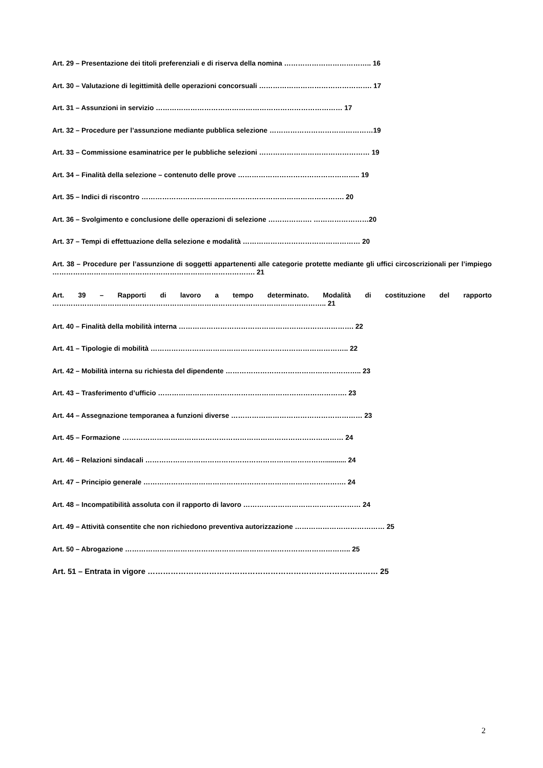Art. 29 – Presentazione dei titoli preferenziali e di riserva della nomina ……………………………….. 16
Art. 30 – Valutazione di legittimità delle operazioni concorsuali …………………………………………. 17
Art. 31 – Assunzioni in servizio ……………………………………………………………………… 17
Art. 32 – Procedure per l’assunzione mediante pubblica selezione ………………………………………19
Art. 33 – Commissione esaminatrice per le pubbliche selezioni ………………………………………… 19
Art. 34 – Finalità della selezione – contenuto delle prove …………………………………………….. 19
Art. 35 – Indici di riscontro ……………………………………………………………………………. 20
Art. 36 – Svolgimento e conclusione delle operazioni di selezione ………………. ……………………20
Art. 37 – Tempi di effettuazione della selezione e modalità …………………………………………… 20
Art. 38 – Procedure per l’assunzione di soggetti appartenenti alle categorie protette mediante gli uffici circoscrizionali per l’impiego ……………………………………………………………………………. 21
Art. 39 – Rapporti di lavoro a tempo determinato. Modalità di costituzione del rapporto ……………………………………………………………………………………………………….. 21
Art. 40 – Finalità della mobilità interna …………………………………………………………………. 22
Art. 41 – Tipologie di mobilità ………………………………………………………………………….. 22
Art. 42 – Mobilità interna su richiesta del dipendente ………………………………………………….. 23
Art. 43 – Trasferimento d’ufficio ………………………………………………………………………. 23
Art. 44 – Assegnazione temporanea a funzioni diverse ………………………………………………… 23
Art. 45 – Formazione …………………………………………………………………………………… 24
Art. 46 – Relazioni sindacali ……………………………………………………………………........... 24
Art. 47 – Principio generale ……………………………………………………………………………. 24
Art. 48 – Incompatibilità assoluta con il rapporto di lavoro …………………………………………… 24
Art. 49 – Attività consentite che non richiedono preventiva autorizzazione ………………………………… 25
Art. 50 – Abrogazione …………………………………………………………………………………….. 25
Art. 51 – Entrata in vigore ……………………………………………………………………………… 25
2